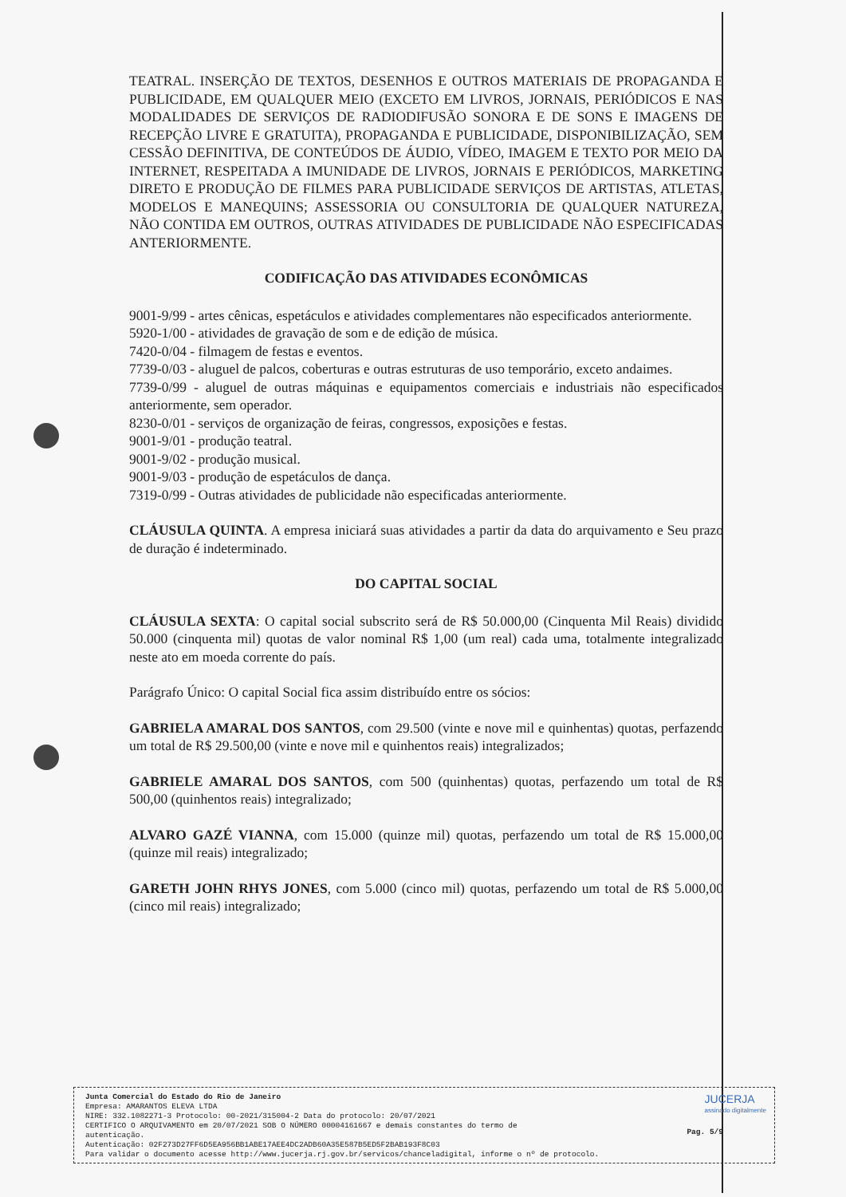TEATRAL. INSERÇÃO DE TEXTOS, DESENHOS E OUTROS MATERIAIS DE PROPAGANDA E PUBLICIDADE, EM QUALQUER MEIO (EXCETO EM LIVROS, JORNAIS, PERIÓDICOS E NAS MODALIDADES DE SERVIÇOS DE RADIODIFUSÃO SONORA E DE SONS E IMAGENS DE RECEPÇÃO LIVRE E GRATUITA), PROPAGANDA E PUBLICIDADE, DISPONIBILIZAÇÃO, SEM CESSÃO DEFINITIVA, DE CONTEÚDOS DE ÁUDIO, VÍDEO, IMAGEM E TEXTO POR MEIO DA INTERNET, RESPEITADA A IMUNIDADE DE LIVROS, JORNAIS E PERIÓDICOS, MARKETING DIRETO E PRODUÇÃO DE FILMES PARA PUBLICIDADE SERVIÇOS DE ARTISTAS, ATLETAS, MODELOS E MANEQUINS; ASSESSORIA OU CONSULTORIA DE QUALQUER NATUREZA, NÃO CONTIDA EM OUTROS, OUTRAS ATIVIDADES DE PUBLICIDADE NÃO ESPECIFICADAS ANTERIORMENTE.
CODIFICAÇÃO DAS ATIVIDADES ECONÔMICAS
9001-9/99 - artes cênicas, espetáculos e atividades complementares não especificados anteriormente.
5920-1/00 - atividades de gravação de som e de edição de música.
7420-0/04 - filmagem de festas e eventos.
7739-0/03 - aluguel de palcos, coberturas e outras estruturas de uso temporário, exceto andaimes.
7739-0/99 - aluguel de outras máquinas e equipamentos comerciais e industriais não especificados anteriormente, sem operador.
8230-0/01 - serviços de organização de feiras, congressos, exposições e festas.
9001-9/01 - produção teatral.
9001-9/02 - produção musical.
9001-9/03 - produção de espetáculos de dança.
7319-0/99 - Outras atividades de publicidade não especificadas anteriormente.
CLÁUSULA QUINTA. A empresa iniciará suas atividades a partir da data do arquivamento e Seu prazo de duração é indeterminado.
DO CAPITAL SOCIAL
CLÁUSULA SEXTA: O capital social subscrito será de R$ 50.000,00 (Cinquenta Mil Reais) dividido 50.000 (cinquenta mil) quotas de valor nominal R$ 1,00 (um real) cada uma, totalmente integralizado neste ato em moeda corrente do país.
Parágrafo Único: O capital Social fica assim distribuído entre os sócios:
GABRIELA AMARAL DOS SANTOS, com 29.500 (vinte e nove mil e quinhentas) quotas, perfazendo um total de R$ 29.500,00 (vinte e nove mil e quinhentos reais) integralizados;
GABRIELE AMARAL DOS SANTOS, com 500 (quinhentas) quotas, perfazendo um total de R$ 500,00 (quinhentos reais) integralizado;
ALVARO GAZÉ VIANNA, com 15.000 (quinze mil) quotas, perfazendo um total de R$ 15.000,00 (quinze mil reais) integralizado;
GARETH JOHN RHYS JONES, com 5.000 (cinco mil) quotas, perfazendo um total de R$ 5.000,00 (cinco mil reais) integralizado;
JUCERJA
assinado digitalmente
Junta Comercial do Estado do Rio de Janeiro
Empresa: AMARANTOS ELEVA LTDA
NIRE: 332.1082271-3 Protocolo: 00-2021/315004-2 Data do protocolo: 20/07/2021
CERTIFICO O ARQUIVAMENTO em 20/07/2021 SOB O NÚMERO 00004161667 e demais constantes do termo de
autenticação.
Autenticação: 02F273D27FF6D5EA956BB1ABE17AEE4DC2ADB60A35E587B5ED5F2BAB193F8C03
Para validar o documento acesse http://www.jucerja.rj.gov.br/servicos/chanceladigital, informe o nº de protocolo.
Pag. 5/9